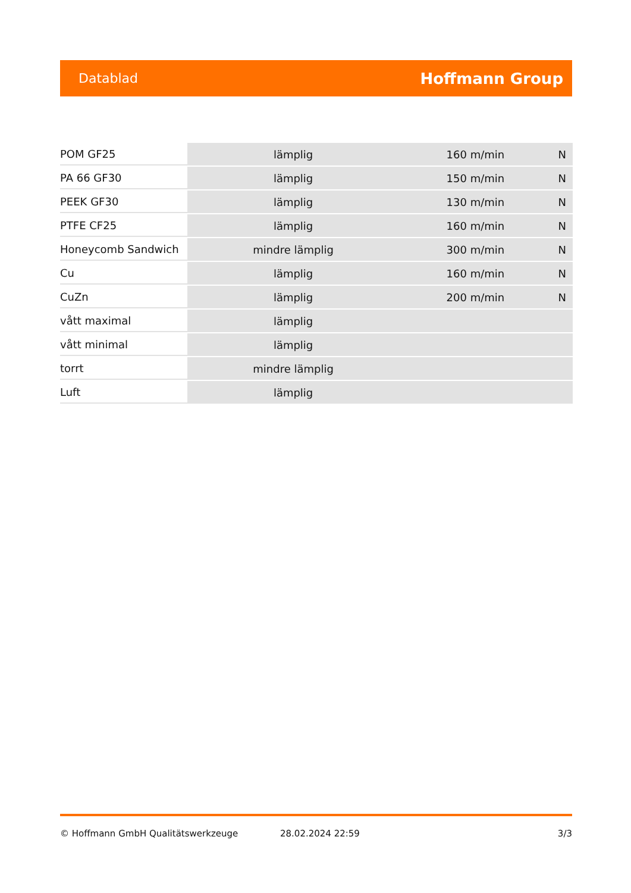Datablad Hoffmann Group
| POM GF25 | lämplig | 160 m/min | N |
| PA 66 GF30 | lämplig | 150 m/min | N |
| PEEK GF30 | lämplig | 130 m/min | N |
| PTFE CF25 | lämplig | 160 m/min | N |
| Honeycomb Sandwich | mindre lämplig | 300 m/min | N |
| Cu | lämplig | 160 m/min | N |
| CuZn | lämplig | 200 m/min | N |
| vått maximal | lämplig | | |
| vått minimal | lämplig | | |
| torrt | mindre lämplig | | |
| Luft | lämplig | | |
© Hoffmann GmbH Qualitätswerkzeuge 28.02.2024 22:59 3/3